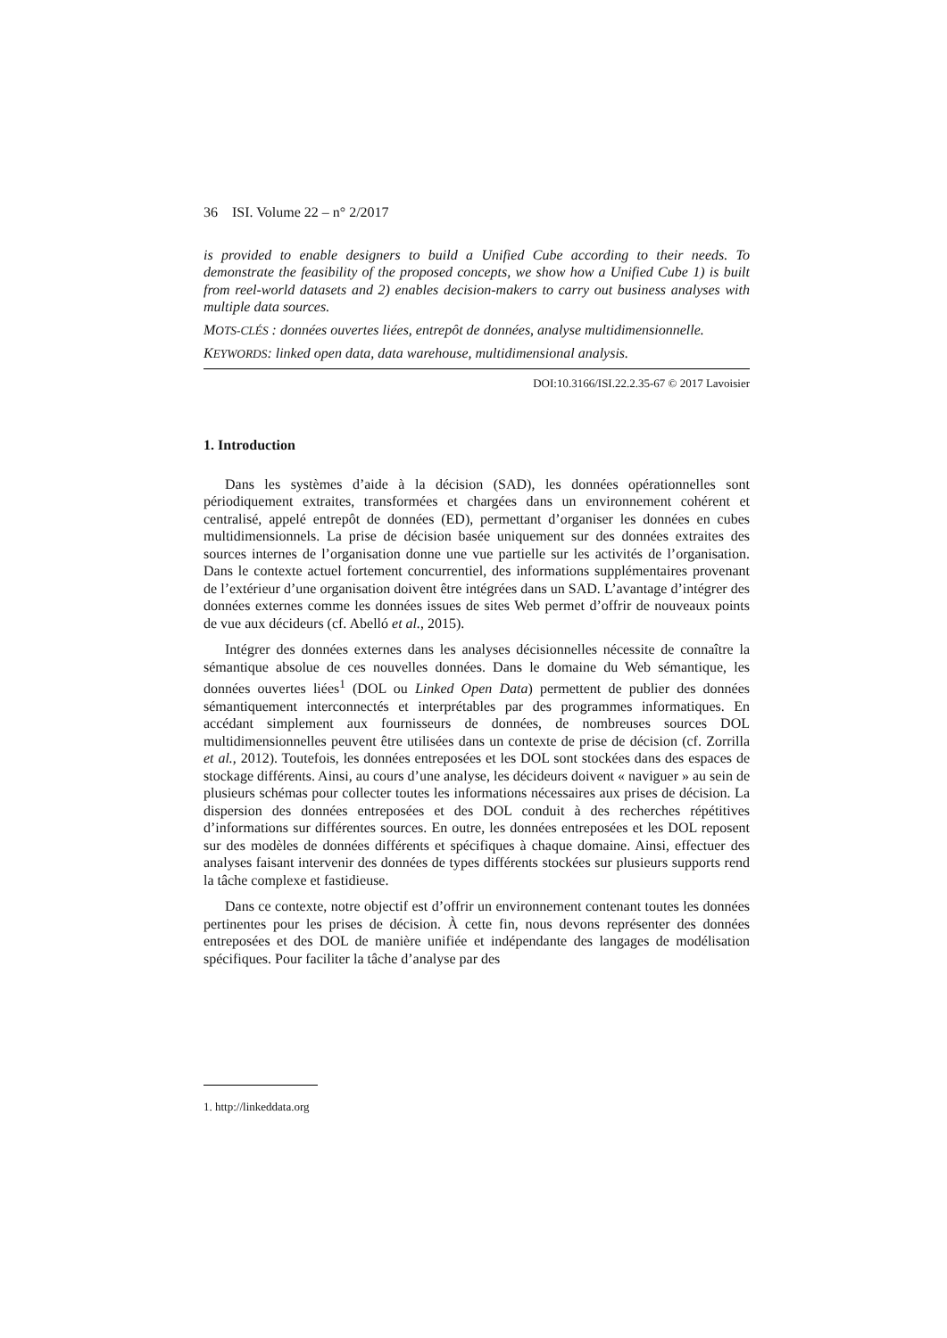36 ISI. Volume 22 – n° 2/2017
is provided to enable designers to build a Unified Cube according to their needs. To demonstrate the feasibility of the proposed concepts, we show how a Unified Cube 1) is built from reel-world datasets and 2) enables decision-makers to carry out business analyses with multiple data sources.
MOTS-CLÉS : données ouvertes liées, entrepôt de données, analyse multidimensionnelle.
KEYWORDS: linked open data, data warehouse, multidimensional analysis.
DOI:10.3166/ISI.22.2.35-67 © 2017 Lavoisier
1. Introduction
Dans les systèmes d’aide à la décision (SAD), les données opérationnelles sont périodiquement extraites, transformées et chargées dans un environnement cohérent et centralisé, appelé entrepôt de données (ED), permettant d’organiser les données en cubes multidimensionnels. La prise de décision basée uniquement sur des données extraites des sources internes de l’organisation donne une vue partielle sur les activités de l’organisation. Dans le contexte actuel fortement concurrentiel, des informations supplémentaires provenant de l’extérieur d’une organisation doivent être intégrées dans un SAD. L’avantage d’intégrer des données externes comme les données issues de sites Web permet d’offrir de nouveaux points de vue aux décideurs (cf. Abelló et al., 2015).
Intégrer des données externes dans les analyses décisionnelles nécessite de connaître la sémantique absolue de ces nouvelles données. Dans le domaine du Web sémantique, les données ouvertes liées<sup>1</sup> (DOL ou Linked Open Data) permettent de publier des données sémantiquement interconnectés et interprétables par des programmes informatiques. En accédant simplement aux fournisseurs de données, de nombreuses sources DOL multidimensionnelles peuvent être utilisées dans un contexte de prise de décision (cf. Zorrilla et al., 2012). Toutefois, les données entreposées et les DOL sont stockées dans des espaces de stockage différents. Ainsi, au cours d’une analyse, les décideurs doivent « naviguer » au sein de plusieurs schémas pour collecter toutes les informations nécessaires aux prises de décision. La dispersion des données entreposées et des DOL conduit à des recherches répétitives d’informations sur différentes sources. En outre, les données entreposées et les DOL reposent sur des modèles de données différents et spécifiques à chaque domaine. Ainsi, effectuer des analyses faisant intervenir des données de types différents stockées sur plusieurs supports rend la tâche complexe et fastidieuse.
Dans ce contexte, notre objectif est d’offrir un environnement contenant toutes les données pertinentes pour les prises de décision. À cette fin, nous devons représenter des données entreposées et des DOL de manière unifiée et indépendante des langages de modélisation spécifiques. Pour faciliter la tâche d’analyse par des
1. http://linkeddata.org